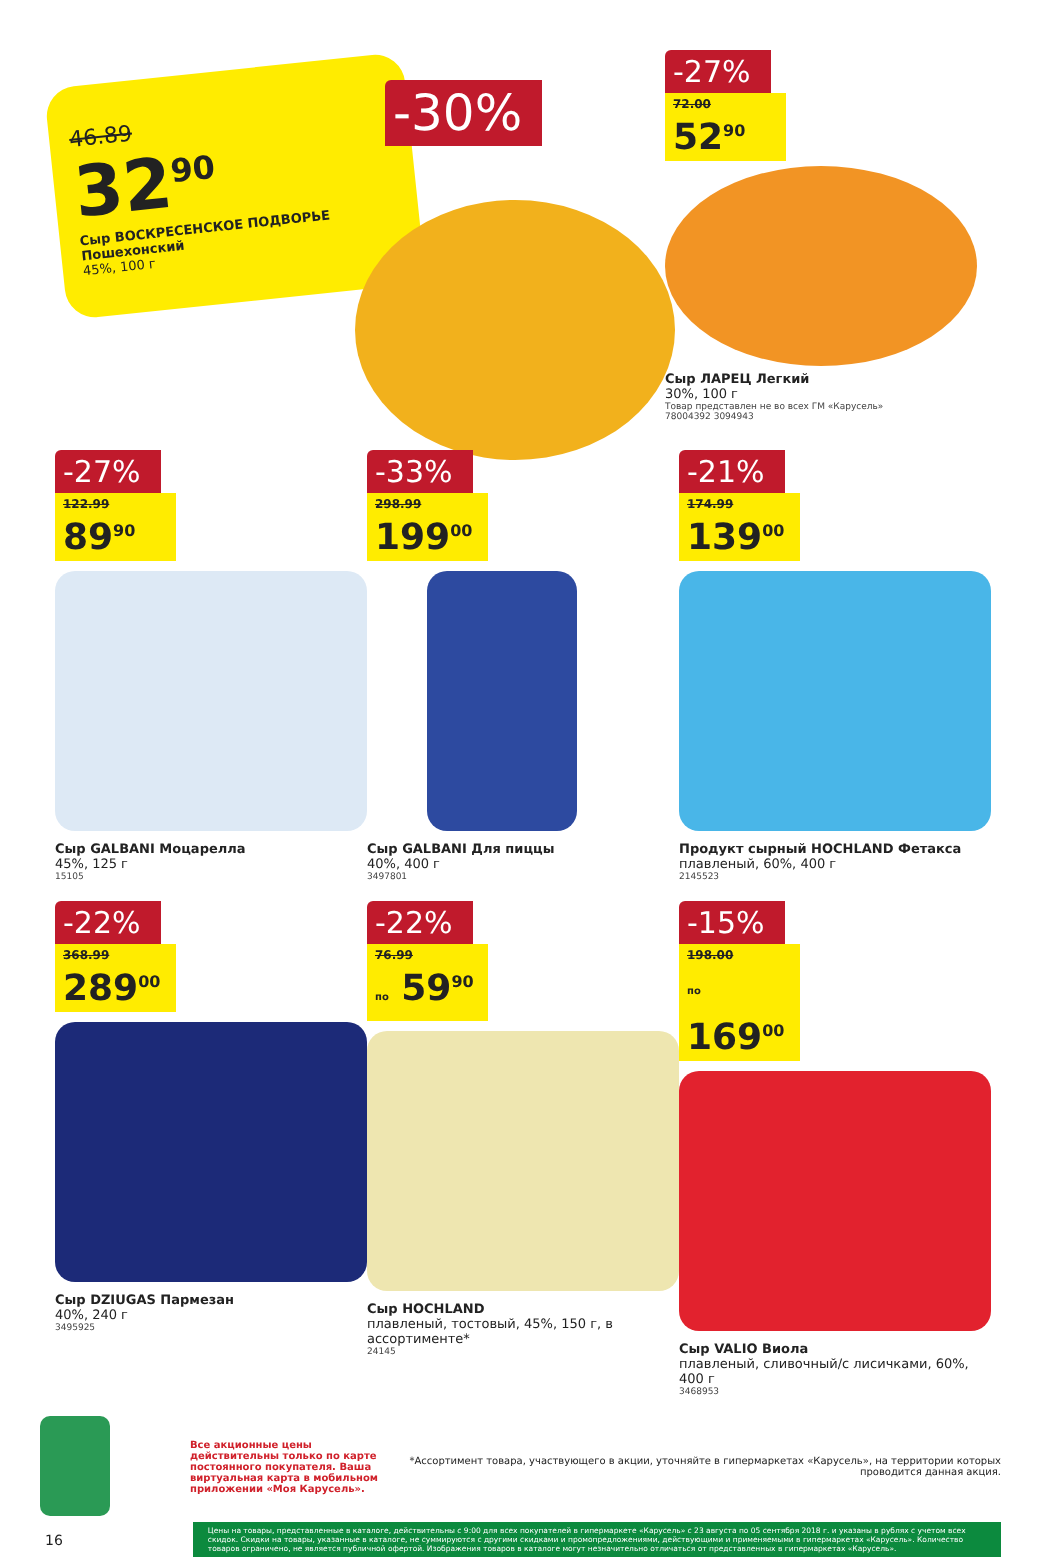46.89
32<sup>90</sup>
Сыр ВОСКРЕСЕНСКОЕ ПОДВОРЬЕ Пошехонский
45%, 100 г
-30%
-27%
72.00
52<sup>90</sup>
Сыр ЛАРЕЦ Легкий
30%, 100 г
Товар представлен не во всех ГМ «Карусель»
78004392 3094943
-27%
122.99
89<sup>90</sup>
Сыр GALBANI Моцарелла
45%, 125 г
15105
-33%
298.99
199<sup>00</sup>
Сыр GALBANI Для пиццы
40%, 400 г
3497801
-21%
174.99
139<sup>00</sup>
Продукт сырный HOCHLAND Фетакса
плавленый, 60%, 400 г
2145523
-22%
368.99
289<sup>00</sup>
Сыр DZIUGAS Пармезан
40%, 240 г
3495925
-22%
76.99
по 59<sup>90</sup>
Сыр HOCHLAND
плавленый, тостовый, 45%, 150 г, в ассортименте*
24145
-15%
198.00
по 169<sup>00</sup>
Сыр VALIO Виола
плавленый, сливочный/с лисичками, 60%, 400 г
3468953
Все акционные цены действительны только по карте постоянного покупателя. Ваша виртуальная карта в мобильном приложении «Моя Карусель».
*Ассортимент товара, участвующего в акции, уточняйте в гипермаркетах «Карусель», на территории которых проводится данная акция.
16
Цены на товары, представленные в каталоге, действительны с 9:00 для всех покупателей в гипермаркете «Карусель» с 23 августа по 05 сентября 2018 г. и указаны в рублях с учетом всех скидок. Скидки на товары, указанные в каталоге, не суммируются с другими скидками и промопредложениями, действующими и применяемыми в гипермаркетах «Карусель». Количество товаров ограничено, не является публичной офертой. Изображения товаров в каталоге могут незначительно отличаться от представленных в гипермаркетах «Карусель».